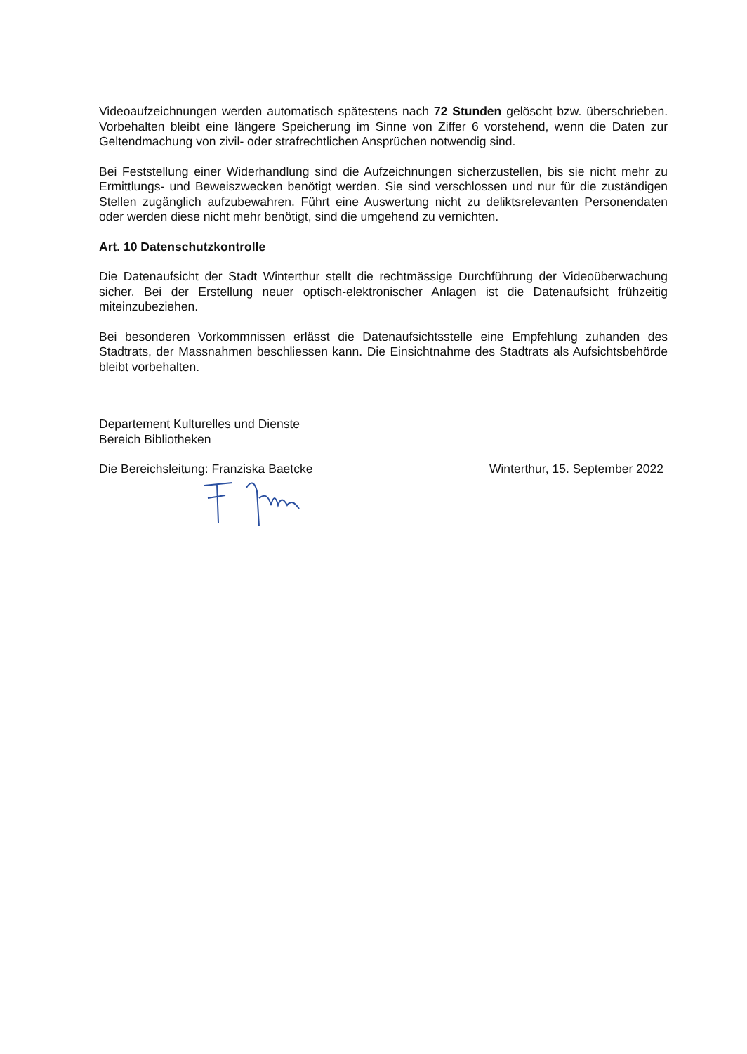Videoaufzeichnungen werden automatisch spätestens nach 72 Stunden gelöscht bzw. überschrieben. Vorbehalten bleibt eine längere Speicherung im Sinne von Ziffer 6 vorstehend, wenn die Daten zur Geltendmachung von zivil- oder strafrechtlichen Ansprüchen notwendig sind.
Bei Feststellung einer Widerhandlung sind die Aufzeichnungen sicherzustellen, bis sie nicht mehr zu Ermittlungs- und Beweiszwecken benötigt werden. Sie sind verschlossen und nur für die zuständigen Stellen zugänglich aufzubewahren. Führt eine Auswertung nicht zu deliktsrelevanten Personendaten oder werden diese nicht mehr benötigt, sind die umgehend zu vernichten.
Art. 10 Datenschutzkontrolle
Die Datenaufsicht der Stadt Winterthur stellt die rechtmässige Durchführung der Videoüberwachung sicher. Bei der Erstellung neuer optisch-elektronischer Anlagen ist die Datenaufsicht frühzeitig miteinzubeziehen.
Bei besonderen Vorkommnissen erlässt die Datenaufsichtsstelle eine Empfehlung zuhanden des Stadtrats, der Massnahmen beschliessen kann. Die Einsichtnahme des Stadtrats als Aufsichtsbehörde bleibt vorbehalten.
Departement Kulturelles und Dienste
Bereich Bibliotheken
Die Bereichsleitung: Franziska Baetcke Winterthur, 15. September 2022